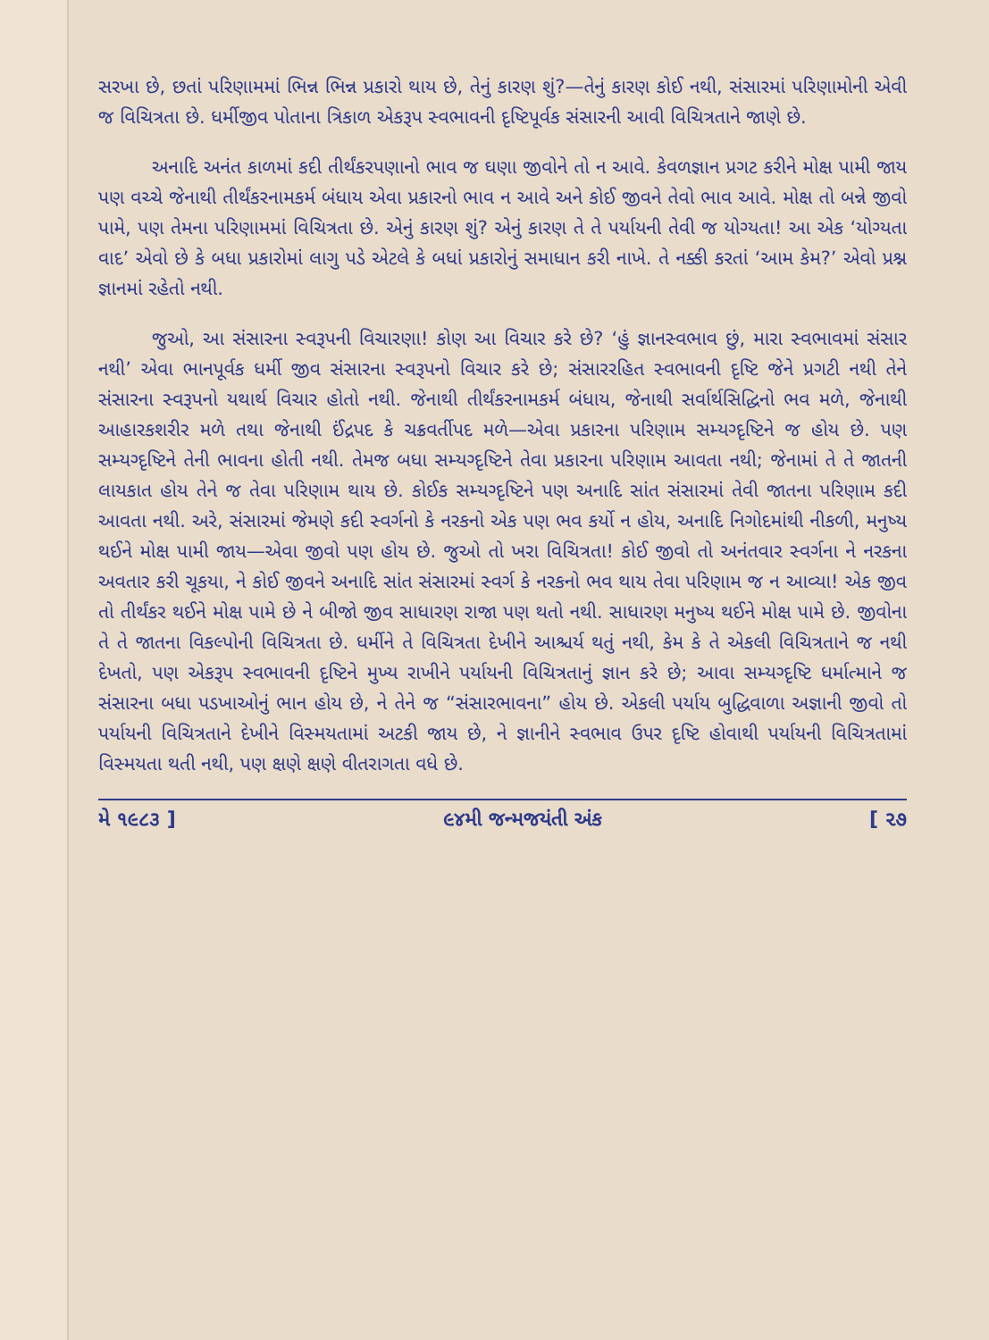સરખા છે, છતાં પરિણામમાં ભિન્ન ભિન્ન પ્રકારો થાય છે, તેનું કારણ શું?—તેનું કારણ કોઈ નથી, સંસારમાં પરિણામોની એવી જ વિચિત્રતા છે. ધર્મીજીવ પોતાના ત્રિકાળ એકરૂપ સ્વભાવની દૃષ્ટિપૂર્વક સંસારની આવી વિચિત્રતાને જાણે છે.
અનાદિ અનંત કાળમાં કદી તીર્થંકરપણાનો ભાવ જ ઘણા જીવોને તો ન આવે. કેવળજ્ઞાન પ્રગટ કરીને મોક્ષ પામી જાય પણ વચ્ચે જેનાથી તીર્થંકરનામકર્મ બંધાય એવા પ્રકારનો ભાવ ન આવે અને કોઈ જીવને તેવો ભાવ આવે. મોક્ષ તો બન્ને જીવો પામે, પણ તેમના પરિણામમાં વિચિત્રતા છે. એનું કારણ શું? એનું કારણ તે તે પર્યાયની તેવી જ યોગ્યતા! આ એક ‘યોગ્યતા વાદ’ એવો છે કે બધા પ્રકારોમાં લાગુ પડે એટલે કે બધાં પ્રકારોનું સમાધાન કરી નાખે. તે નક્કી કરતાં ‘આમ કેમ?’ એવો પ્રશ્ન જ્ઞાનમાં રહેતો નથી.
જુઓ, આ સંસારના સ્વરૂપની વિચારણા! કોણ આ વિચાર કરે છે? ‘હું જ્ઞાનસ્વભાવ છું, મારા સ્વભાવમાં સંસાર નથી’ એવા ભાનપૂર્વક ધર્મી જીવ સંસારના સ્વરૂપનો વિચાર કરે છે; સંસારરહિત સ્વભાવની દૃષ્ટિ જેને પ્રગટી નથી તેને સંસારના સ્વરૂપનો યથાર્થ વિચાર હોતો નથી. જેનાથી તીર્થંકરનામકર્મ બંધાય, જેનાથી સર્વાર્થસિદ્ધિનો ભવ મળે, જેનાથી આહારકશરીર મળે તથા જેનાથી ઈંદ્રપદ કે ચક્રવર્તીપદ મળે—એવા પ્રકારના પરિણામ સમ્યગ્દૃષ્ટિને જ હોય છે. પણ સમ્યગ્દૃષ્ટિને તેની ભાવના હોતી નથી. તેમજ બધા સમ્યગ્દૃષ્ટિને તેવા પ્રકારના પરિણામ આવતા નથી; જેનામાં તે તે જાતની લાયકાત હોય તેને જ તેવા પરિણામ થાય છે. કોઈક સમ્યગ્દૃષ્ટિને પણ અનાદિ સાંત સંસારમાં તેવી જાતના પરિણામ કદી આવતા નથી. અરે, સંસારમાં જેમણે કદી સ્વર્ગનો કે નરકનો એક પણ ભવ કર્યો ન હોય, અનાદિ નિગોદમાંથી નીકળી, મનુષ્ય થઈને મોક્ષ પામી જાય—એવા જીવો પણ હોય છે. જુઓ તો ખરા વિચિત્રતા! કોઈ જીવો તો અનંતવાર સ્વર્ગના ને નરકના અવતાર કરી ચૂકયા, ને કોઈ જીવને અનાદિ સાંત સંસારમાં સ્વર્ગ કે નરકનો ભવ થાય તેવા પરિણામ જ ન આવ્યા! એક જીવ તો તીર્થંકર થઈને મોક્ષ પામે છે ને બીજો જીવ સાધારણ રાજા પણ થતો નથી. સાધારણ મનુષ્ય થઈને મોક્ષ પામે છે. જીવોના તે તે જાતના વિકલ્પોની વિચિત્રતા છે. ધર્મીને તે વિચિત્રતા દેખીને આશ્ચર્ય થતું નથી, કેમ કે તે એકલી વિચિત્રતાને જ નથી દેખતો, પણ એકરૂપ સ્વભાવની દૃષ્ટિને મુખ્ય રાખીને પર્યાયની વિચિત્રતાનું જ્ઞાન કરે છે; આવા સમ્યગ્દૃષ્ટિ ધર્માત્માને જ સંસારના બધા પડખાઓનું ભાન હોય છે, ને તેને જ “સંસારભાવના” હોય છે. એકલી પર્યાય બુદ્ધિવાળા અજ્ઞાની જીવો તો પર્યાયની વિચિત્રતાને દેખીને વિસ્મયતામાં અટકી જાય છે, ને જ્ઞાનીને સ્વભાવ ઉપર દૃષ્ટિ હોવાથી પર્યાયની વિચિત્રતામાં વિસ્મયતા થતી નથી, પણ ક્ષણે ક્ષણે વીતરાગતા વધે છે.
મે ૧૯૮૩ ] ૯૪મી જન્મજયંતી અંક [ ૨૭